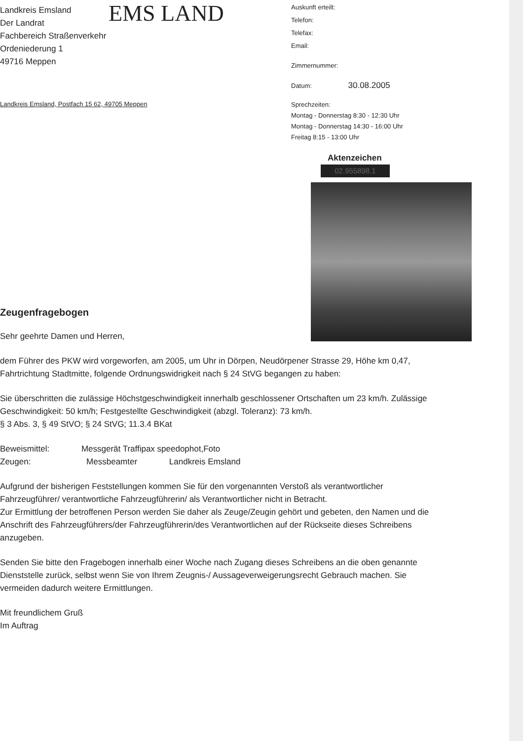Landkreis Emsland
Der Landrat
Fachbereich Straßenverkehr
Ordeniederung 1
49716 Meppen
Landkreis Emsland, Postfach 15 62, 49705 Meppen
EMS LAND
Auskunft erteilt:
Telefon:
Telefax:
Email:
Zimmernummer:
Datum: 30.08.2005
Sprechzeiten:
Montag - Donnerstag 8:30 - 12:30 Uhr
Montag - Donnerstag 14:30 - 16:00 Uhr
Freitag 8:15 - 13:00 Uhr
Aktenzeichen
02.955898.1
Zeugenfragebogen
Sehr geehrte Damen und Herren,
dem Führer des PKW wird vorgeworfen, am 2005, um Uhr in Dörpen, Neudörpener Strasse 29, Höhe km 0,47, Fahrtrichtung Stadtmitte, folgende Ordnungswidrigkeit nach § 24 StVG begangen zu haben:
Sie überschritten die zulässige Höchstgeschwindigkeit innerhalb geschlossener Ortschaften um 23 km/h. Zulässige Geschwindigkeit: 50 km/h; Festgestellte Geschwindigkeit (abzgl. Toleranz): 73 km/h.
§ 3 Abs. 3, § 49 StVO; § 24 StVG; 11.3.4 BKat
Beweismittel: Messgerät Traffipax speedophot,Foto
Zeugen: Messbeamter Landkreis Emsland
Aufgrund der bisherigen Feststellungen kommen Sie für den vorgenannten Verstoß als verantwortlicher Fahrzeugführer/ verantwortliche Fahrzeugführerin/ als Verantwortlicher nicht in Betracht.
Zur Ermittlung der betroffenen Person werden Sie daher als Zeuge/Zeugin gehört und gebeten, den Namen und die Anschrift des Fahrzeugführers/der Fahrzeugführerin/des Verantwortlichen auf der Rückseite dieses Schreibens anzugeben.
Senden Sie bitte den Fragebogen innerhalb einer Woche nach Zugang dieses Schreibens an die oben genannte Dienststelle zurück, selbst wenn Sie von Ihrem Zeugnis-/ Aussageverweigerungsrecht Gebrauch machen. Sie vermeiden dadurch weitere Ermittlungen.
Mit freundlichem Gruß
Im Auftrag